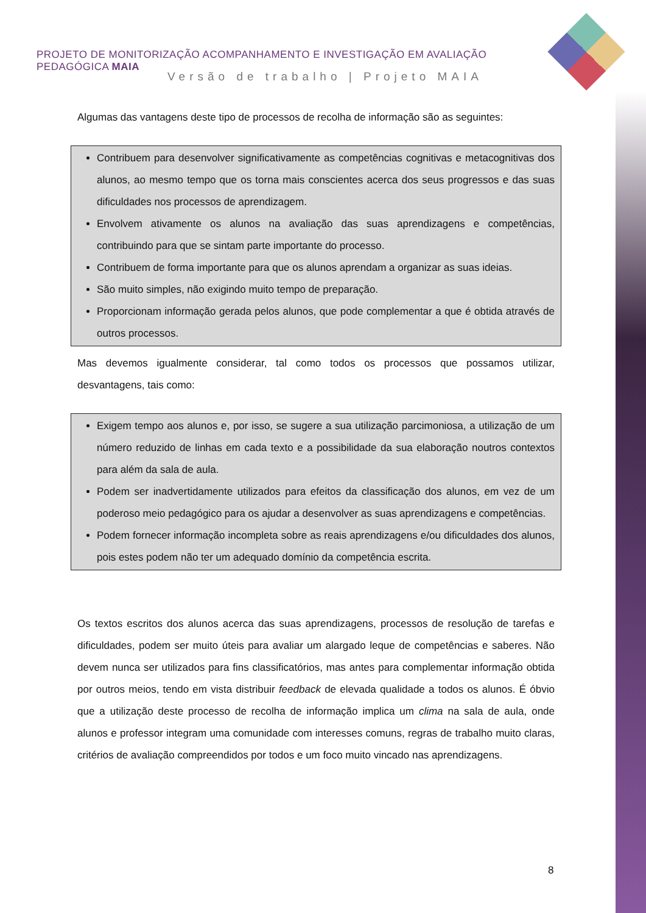PROJETO DE MONITORIZAÇÃO ACOMPANHAMENTO E INVESTIGAÇÃO EM AVALIAÇÃO PEDAGÓGICA MAIA
Versão de trabalho | Projeto MAIA
Algumas das vantagens deste tipo de processos de recolha de informação são as seguintes:
Contribuem para desenvolver significativamente as competências cognitivas e metacognitivas dos alunos, ao mesmo tempo que os torna mais conscientes acerca dos seus progressos e das suas dificuldades nos processos de aprendizagem.
Envolvem ativamente os alunos na avaliação das suas aprendizagens e competências, contribuindo para que se sintam parte importante do processo.
Contribuem de forma importante para que os alunos aprendam a organizar as suas ideias.
São muito simples, não exigindo muito tempo de preparação.
Proporcionam informação gerada pelos alunos, que pode complementar a que é obtida através de outros processos.
Mas devemos igualmente considerar, tal como todos os processos que possamos utilizar, desvantagens, tais como:
Exigem tempo aos alunos e, por isso, se sugere a sua utilização parcimoniosa, a utilização de um número reduzido de linhas em cada texto e a possibilidade da sua elaboração noutros contextos para além da sala de aula.
Podem ser inadvertidamente utilizados para efeitos da classificação dos alunos, em vez de um poderoso meio pedagógico para os ajudar a desenvolver as suas aprendizagens e competências.
Podem fornecer informação incompleta sobre as reais aprendizagens e/ou dificuldades dos alunos, pois estes podem não ter um adequado domínio da competência escrita.
Os textos escritos dos alunos acerca das suas aprendizagens, processos de resolução de tarefas e dificuldades, podem ser muito úteis para avaliar um alargado leque de competências e saberes. Não devem nunca ser utilizados para fins classificatórios, mas antes para complementar informação obtida por outros meios, tendo em vista distribuir feedback de elevada qualidade a todos os alunos. É óbvio que a utilização deste processo de recolha de informação implica um clima na sala de aula, onde alunos e professor integram uma comunidade com interesses comuns, regras de trabalho muito claras, critérios de avaliação compreendidos por todos e um foco muito vincado nas aprendizagens.
8